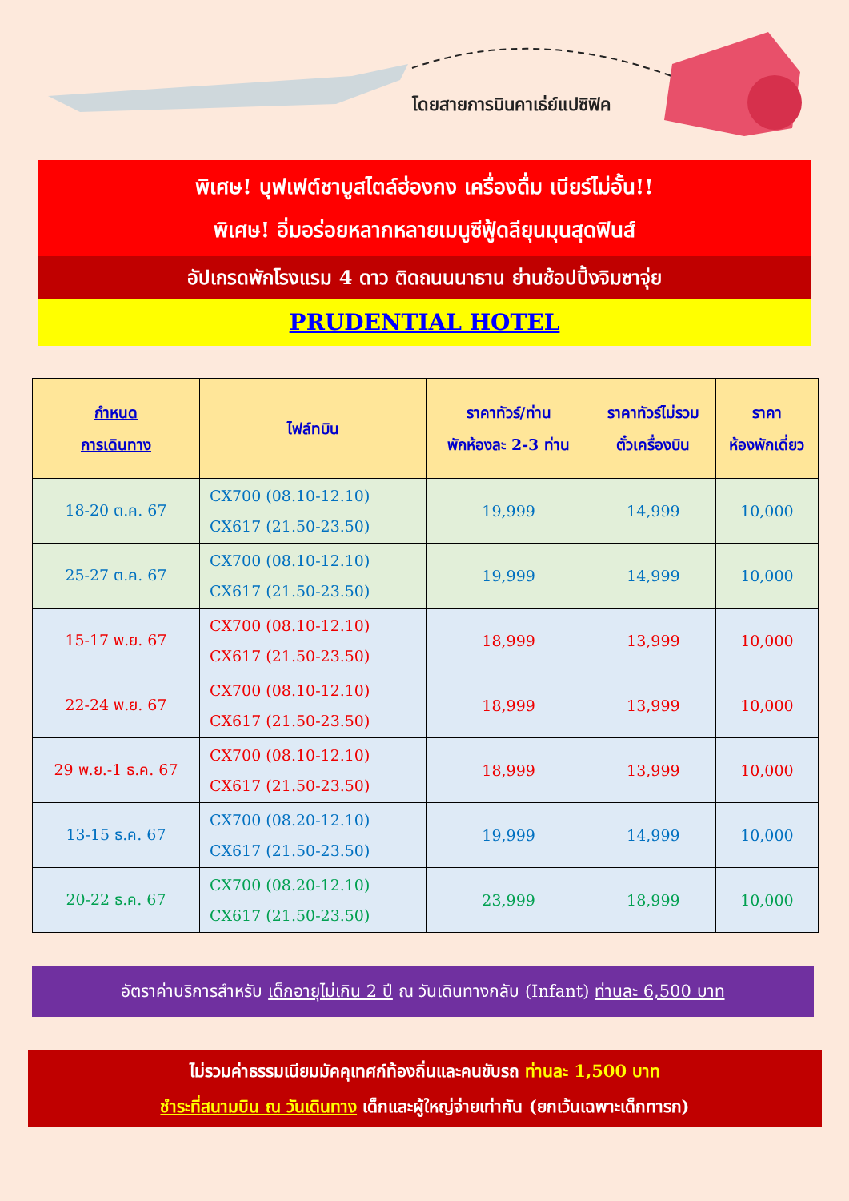โดยสายการบินคาเธ่ย์แปซิฟิค
พิเศษ! บุฟเฟต์ชาบูสไตล์ฮ่องกง เครื่องดื่ม เบียร์ไม่อั้น!!
พิเศษ! อิ่มอร่อยหลากหลายเมนูซีฟู้ดลียุนมุนสุดฟินส์
อัปเกรดพักโรงแรม 4 ดาว ติดถนนนาธาน ย่านช้อปปิ้งจิมซาจุ่ย
PRUDENTIAL HOTEL
| กำหนด การเดินทาง | ไฟล์ทบิน | ราคาทัวร์/ท่าน พักห้องละ 2-3 ท่าน | ราคาทัวร์ไม่รวม ตั๋วเครื่องบิน | ราคา ห้องพักเดี่ยว |
| --- | --- | --- | --- | --- |
| 18-20 ต.ค. 67 | CX700 (08.10-12.10) CX617 (21.50-23.50) | 19,999 | 14,999 | 10,000 |
| 25-27 ต.ค. 67 | CX700 (08.10-12.10) CX617 (21.50-23.50) | 19,999 | 14,999 | 10,000 |
| 15-17 พ.ย. 67 | CX700 (08.10-12.10) CX617 (21.50-23.50) | 18,999 | 13,999 | 10,000 |
| 22-24 พ.ย. 67 | CX700 (08.10-12.10) CX617 (21.50-23.50) | 18,999 | 13,999 | 10,000 |
| 29 พ.ย.-1 ธ.ค. 67 | CX700 (08.10-12.10) CX617 (21.50-23.50) | 18,999 | 13,999 | 10,000 |
| 13-15 ธ.ค. 67 | CX700 (08.20-12.10) CX617 (21.50-23.50) | 19,999 | 14,999 | 10,000 |
| 20-22 ธ.ค. 67 | CX700 (08.20-12.10) CX617 (21.50-23.50) | 23,999 | 18,999 | 10,000 |
อัตราค่าบริการสำหรับ เด็กอายุไม่เกิน 2 ปี ณ วันเดินทางกลับ (Infant) ท่านละ 6,500 บาท
ไม่รวมค่าธรรมเนียมมัคคุเทศก์ท้องถิ่นและคนขับรถ ท่านละ 1,500 บาท
ชำระที่สนามบิน ณ วันเดินทาง เด็กและผู้ใหญ่จ่ายเท่ากัน (ยกเว้นเฉพาะเด็กทารก)